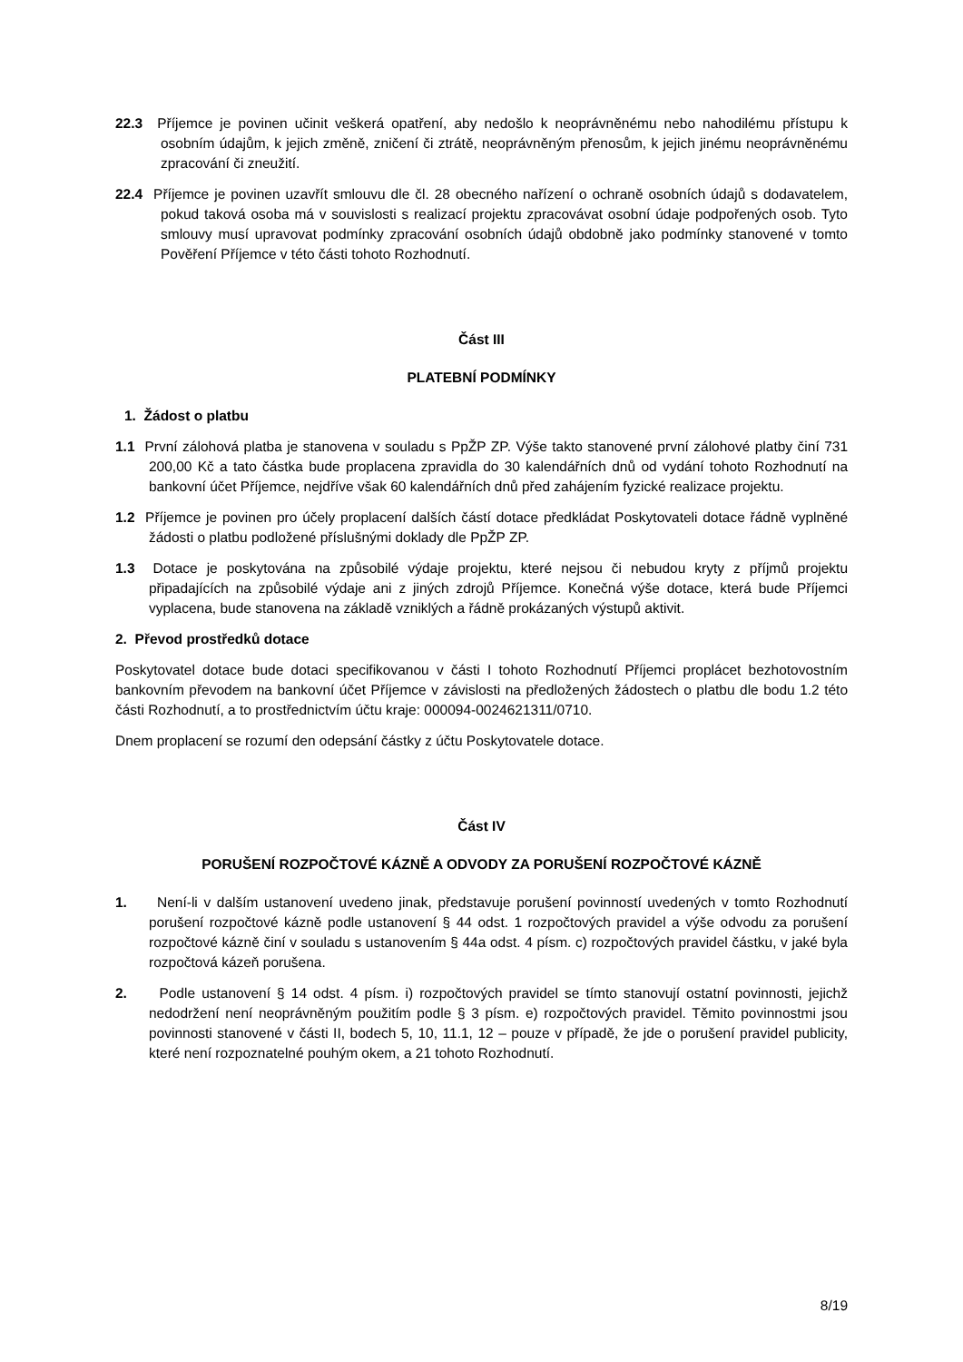22.3 Příjemce je povinen učinit veškerá opatření, aby nedošlo k neoprávněnému nebo nahodilému přístupu k osobním údajům, k jejich změně, zničení či ztrátě, neoprávněným přenosům, k jejich jinému neoprávněnému zpracování či zneužití.
22.4 Příjemce je povinen uzavřít smlouvu dle čl. 28 obecného nařízení o ochraně osobních údajů s dodavatelem, pokud taková osoba má v souvislosti s realizací projektu zpracovávat osobní údaje podpořených osob. Tyto smlouvy musí upravovat podmínky zpracování osobních údajů obdobně jako podmínky stanovené v tomto Pověření Příjemce v této části tohoto Rozhodnutí.
Část III
PLATEBNÍ PODMÍNKY
1. Žádost o platbu
1.1 První zálohová platba je stanovena v souladu s PpŽP ZP. Výše takto stanovené první zálohové platby činí 731 200,00 Kč a tato částka bude proplacena zpravidla do 30 kalendářních dnů od vydání tohoto Rozhodnutí na bankovní účet Příjemce, nejdříve však 60 kalendářních dnů před zahájením fyzické realizace projektu.
1.2 Příjemce je povinen pro účely proplacení dalších částí dotace předkládat Poskytovateli dotace řádně vyplněné žádosti o platbu podložené příslušnými doklady dle PpŽP ZP.
1.3 Dotace je poskytována na způsobilé výdaje projektu, které nejsou či nebudou kryty z příjmů projektu připadajících na způsobilé výdaje ani z jiných zdrojů Příjemce. Konečná výše dotace, která bude Příjemci vyplacena, bude stanovena na základě vzniklých a řádně prokázaných výstupů aktivit.
2. Převod prostředků dotace
Poskytovatel dotace bude dotaci specifikovanou v části I tohoto Rozhodnutí Příjemci proplácet bezhotovostním bankovním převodem na bankovní účet Příjemce v závislosti na předložených žádostech o platbu dle bodu 1.2 této části Rozhodnutí, a to prostřednictvím účtu kraje: 000094-0024621311/0710.
Dnem proplacení se rozumí den odepsání částky z účtu Poskytovatele dotace.
Část IV
PORUŠENÍ ROZPOČTOVÉ KÁZNĚ A ODVODY ZA PORUŠENÍ ROZPOČTOVÉ KÁZNĚ
1. Není-li v dalším ustanovení uvedeno jinak, představuje porušení povinností uvedených v tomto Rozhodnutí porušení rozpočtové kázně podle ustanovení § 44 odst. 1 rozpočtových pravidel a výše odvodu za porušení rozpočtové kázně činí v souladu s ustanovením § 44a odst. 4 písm. c) rozpočtových pravidel částku, v jaké byla rozpočtová kázeň porušena.
2. Podle ustanovení § 14 odst. 4 písm. i) rozpočtových pravidel se tímto stanovují ostatní povinnosti, jejichž nedodržení není neoprávněným použitím podle § 3 písm. e) rozpočtových pravidel. Těmito povinnostmi jsou povinnosti stanovené v části II, bodech 5, 10, 11.1, 12 – pouze v případě, že jde o porušení pravidel publicity, které není rozpoznatelné pouhým okem, a 21 tohoto Rozhodnutí.
8/19